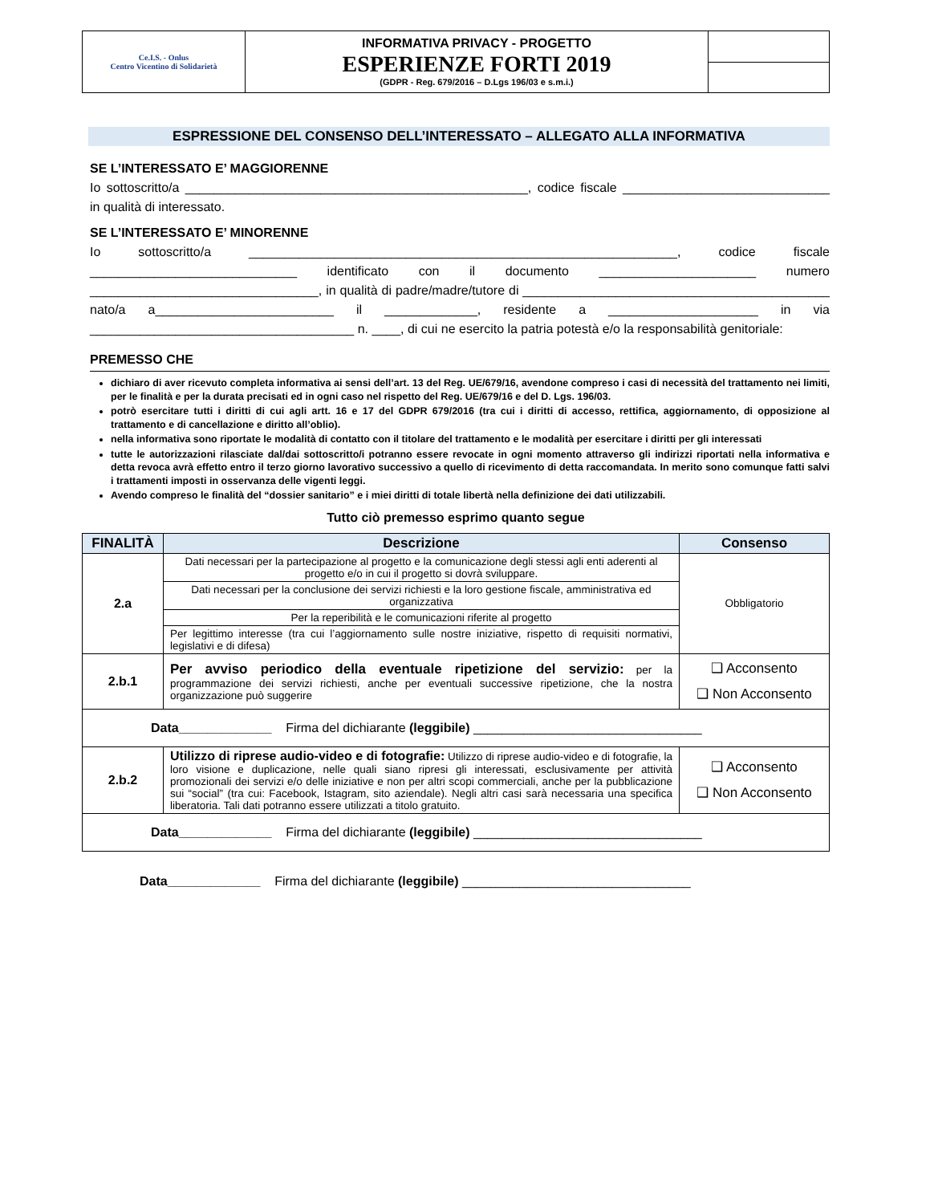| Ce.I.S. - Onlus Centro Vicentino di Solidarietà | INFORMATIVA PRIVACY - PROGETTO ESPERIENZE FORTI 2019 (GDPR - Reg. 679/2016 – D.Lgs 196/03 e s.m.i.) | |
ESPRESSIONE DEL CONSENSO DELL’INTERESSATO – ALLEGATO ALLA INFORMATIVA
SE L’INTERESSATO E’ MAGGIORENNE
Io sottoscritto/a ________________________________________________, codice fiscale _____________________________ in qualità di interessato.
SE L’INTERESSATO E’ MINORENNE
Io sottoscritto/a ____________________________________________________________, codice fiscale _____________________________ identificato con il documento ______________________ numero ________________________________, in qualità di padre/madre/tutore di ___________________________________________ nato/a a_________________________ il _____________, residente a _____________________ in via _____________________________________ n. ____, di cui ne esercito la patria potestà e/o la responsabilità genitoriale:
PREMESSO CHE
dichiaro di aver ricevuto completa informativa ai sensi dell’art. 13 del Reg. UE/679/16, avendone compreso i casi di necessità del trattamento nei limiti, per le finalità e per la durata precisati ed in ogni caso nel rispetto del Reg. UE/679/16 e del D. Lgs. 196/03.
potrò esercitare tutti i diritti di cui agli artt. 16 e 17 del GDPR 679/2016 (tra cui i diritti di accesso, rettifica, aggiornamento, di opposizione al trattamento e di cancellazione e diritto all’oblio).
nella informativa sono riportate le modalità di contatto con il titolare del trattamento e le modalità per esercitare i diritti per gli interessati
tutte le autorizzazioni rilasciate dal/dai sottoscritto/i potranno essere revocate in ogni momento attraverso gli indirizzi riportati nella informativa e detta revoca avrà effetto entro il terzo giorno lavorativo successivo a quello di ricevimento di detta raccomandata. In merito sono comunque fatti salvi i trattamenti imposti in osservanza delle vigenti leggi.
Avendo compreso le finalità del “dossier sanitario” e i miei diritti di totale libertà nella definizione dei dati utilizzabili.
Tutto ciò premesso esprimo quanto segue
| FINALITÀ | Descrizione | Consenso |
| --- | --- | --- |
| 2.a | Dati necessari per la partecipazione al progetto e la comunicazione degli stessi agli enti aderenti al progetto e/o in cui il progetto si dovrà sviluppare. | Obbligatorio |
| | Dati necessari per la conclusione dei servizi richiesti e la loro gestione fiscale, amministrativa ed organizzativa | |
| | Per la reperibilità e le comunicazioni riferite al progetto | |
| | Per legittimo interesse (tra cui l’aggiornamento sulle nostre iniziative, rispetto di requisiti normativi, legislativi e di difesa) | |
| 2.b.1 | Per avviso periodico della eventuale ripetizione del servizio: per la programmazione dei servizi richiesti, anche per eventuali successive ripetizione, che la nostra organizzazione può suggerire | ❑ Acconsento ❑ Non Acconsento |
| Data_____________ Firma del dichiarante (leggibile) ________________________________ | | |
| 2.b.2 | Utilizzo di riprese audio-video e di fotografie: Utilizzo di riprese audio-video e di fotografie, la loro visione e duplicazione, nelle quali siano ripresi gli interessati, esclusivamente per attività promozionali dei servizi e/o delle iniziative e non per altri scopi commerciali, anche per la pubblicazione sui “social” (tra cui: Facebook, Istagram, sito aziendale). Negli altri casi sarà necessaria una specifica liberatoria. Tali dati potranno essere utilizzati a titolo gratuito. | ❑ Acconsento ❑ Non Acconsento |
| Data_____________ Firma del dichiarante (leggibile) ________________________________ | | |
Data_____________ Firma del dichiarante (leggibile) ________________________________